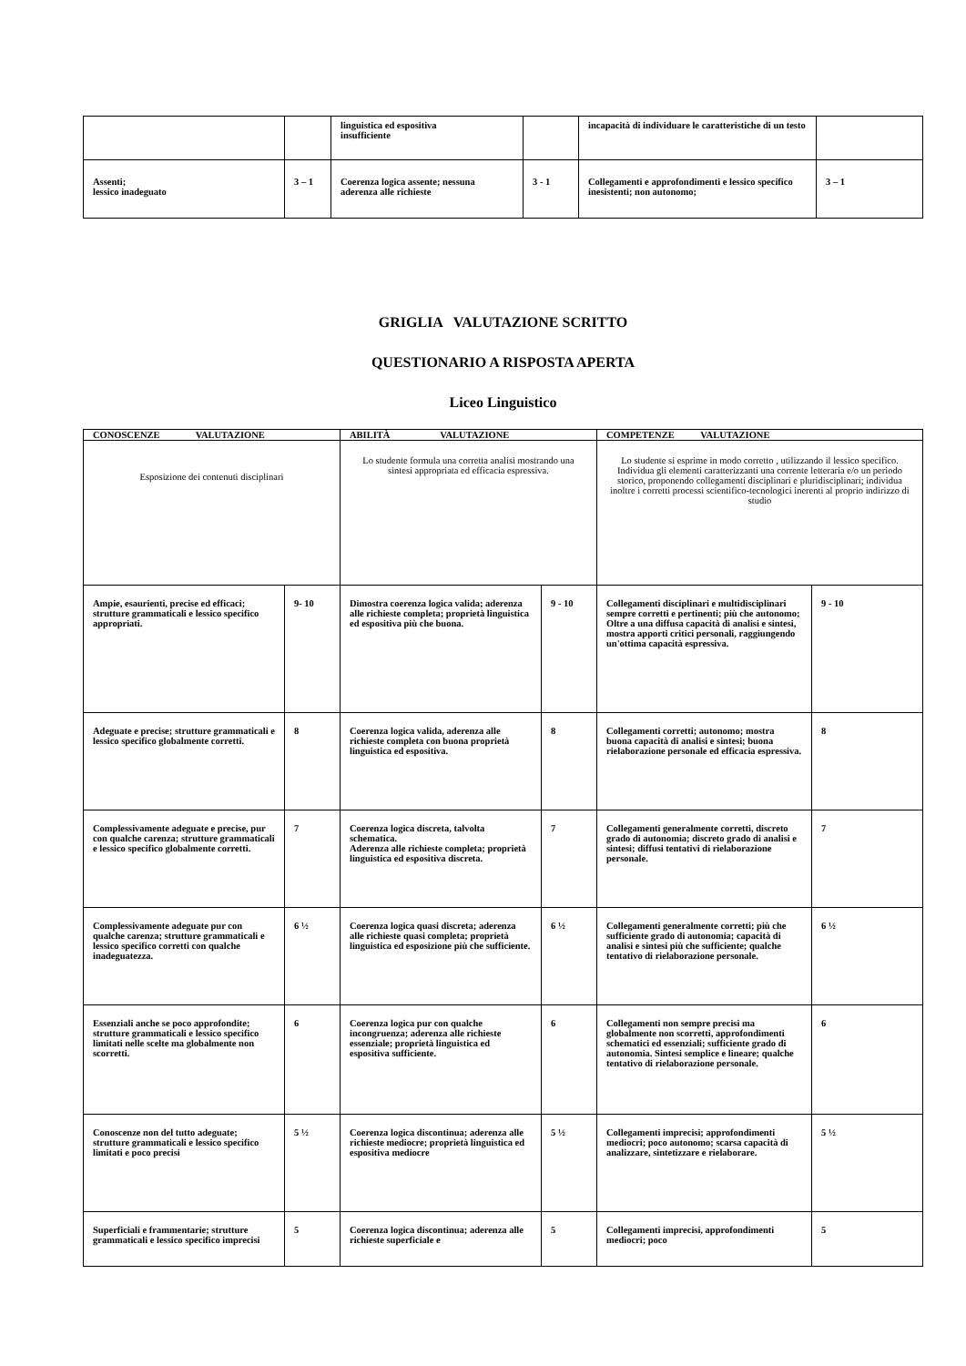| | | linguistica ed espositiva insufficiente | | incapacità di individuare le caratteristiche di un testo | |
| Assenti; lessico inadeguato | 3 – 1 | Coerenza logica assente; nessuna aderenza alle richieste | 3 - 1 | Collegamenti e approfondimenti e lessico specifico inesistenti; non autonomo; | 3 – 1 |
GRIGLIA VALUTAZIONE SCRITTO
QUESTIONARIO A RISPOSTA APERTA
Liceo Linguistico
| CONOSCENZE VALUTAZIONE | | ABILITÀ VALUTAZIONE | | COMPETENZE VALUTAZIONE | |
| Esposizione dei contenuti disciplinari | | Lo studente formula una corretta analisi mostrando una sintesi appropriata ed efficacia espressiva. | | Lo studente si esprime in modo corretto , utilizzando il lessico specifico. Individua gli elementi caratterizzanti una corrente letteraria e/o un periodo storico, proponendo collegamenti disciplinari e pluridisciplinari; individua inoltre i corretti processi scientifico-tecnologici inerenti al proprio indirizzo di studio | |
| Ampie, esaurienti, precise ed efficaci; strutture grammaticali e lessico specifico appropriati. | 9- 10 | Dimostra coerenza logica valida; aderenza alle richieste completa; proprietà linguistica ed espositiva più che buona. | 9 - 10 | Collegamenti disciplinari e multidisciplinari sempre corretti e pertinenti; più che autonomo; Oltre a una diffusa capacità di analisi e sintesi, mostra apporti critici personali, raggiungendo un'ottima capacità espressiva. | 9 - 10 |
| Adeguate e precise; strutture grammaticali e lessico specifico globalmente corretti. | 8 | Coerenza logica valida, aderenza alle richieste completa con buona proprietà linguistica ed espositiva. | 8 | Collegamenti corretti; autonomo; mostra buona capacità di analisi e sintesi; buona rielaborazione personale ed efficacia espressiva. | 8 |
| Complessivamente adeguate e precise, pur con qualche carenza; strutture grammaticali e lessico specifico globalmente corretti. | 7 | Coerenza logica discreta, talvolta schematica. Aderenza alle richieste completa; proprietà linguistica ed espositiva discreta. | 7 | Collegamenti generalmente corretti, discreto grado di autonomia; discreto grado di analisi e sintesi; diffusi tentativi di rielaborazione personale. | 7 |
| Complessivamente adeguate pur con qualche carenza; strutture grammaticali e lessico specifico corretti con qualche inadeguatezza. | 6 ½ | Coerenza logica quasi discreta; aderenza alle richieste quasi completa; proprietà linguistica ed esposizione più che sufficiente. | 6 ½ | Collegamenti generalmente corretti; più che sufficiente grado di autonomia; capacità di analisi e sintesi più che sufficiente; qualche tentativo di rielaborazione personale. | 6 ½ |
| Essenziali anche se poco approfondite; strutture grammaticali e lessico specifico limitati nelle scelte ma globalmente non scorretti. | 6 | Coerenza logica pur con qualche incongruenza; aderenza alle richieste essenziale; proprietà linguistica ed espositiva sufficiente. | 6 | Collegamenti non sempre precisi ma globalmente non scorretti, approfondimenti schematici ed essenziali; sufficiente grado di autonomia. Sintesi semplice e lineare; qualche tentativo di rielaborazione personale. | 6 |
| Conoscenze non del tutto adeguate; strutture grammaticali e lessico specifico limitati e poco precisi | 5 ½ | Coerenza logica discontinua; aderenza alle richieste mediocre; proprietà linguistica ed espositiva mediocre | 5 ½ | Collegamenti imprecisi; approfondimenti mediocri; poco autonomo; scarsa capacità di analizzare, sintetizzare e rielaborare. | 5 ½ |
| Superficiali e frammentarie; strutture grammaticali e lessico specifico imprecisi | 5 | Coerenza logica discontinua; aderenza alle richieste superficiale e | 5 | Collegamenti imprecisi, approfondimenti mediocri; poco | 5 |